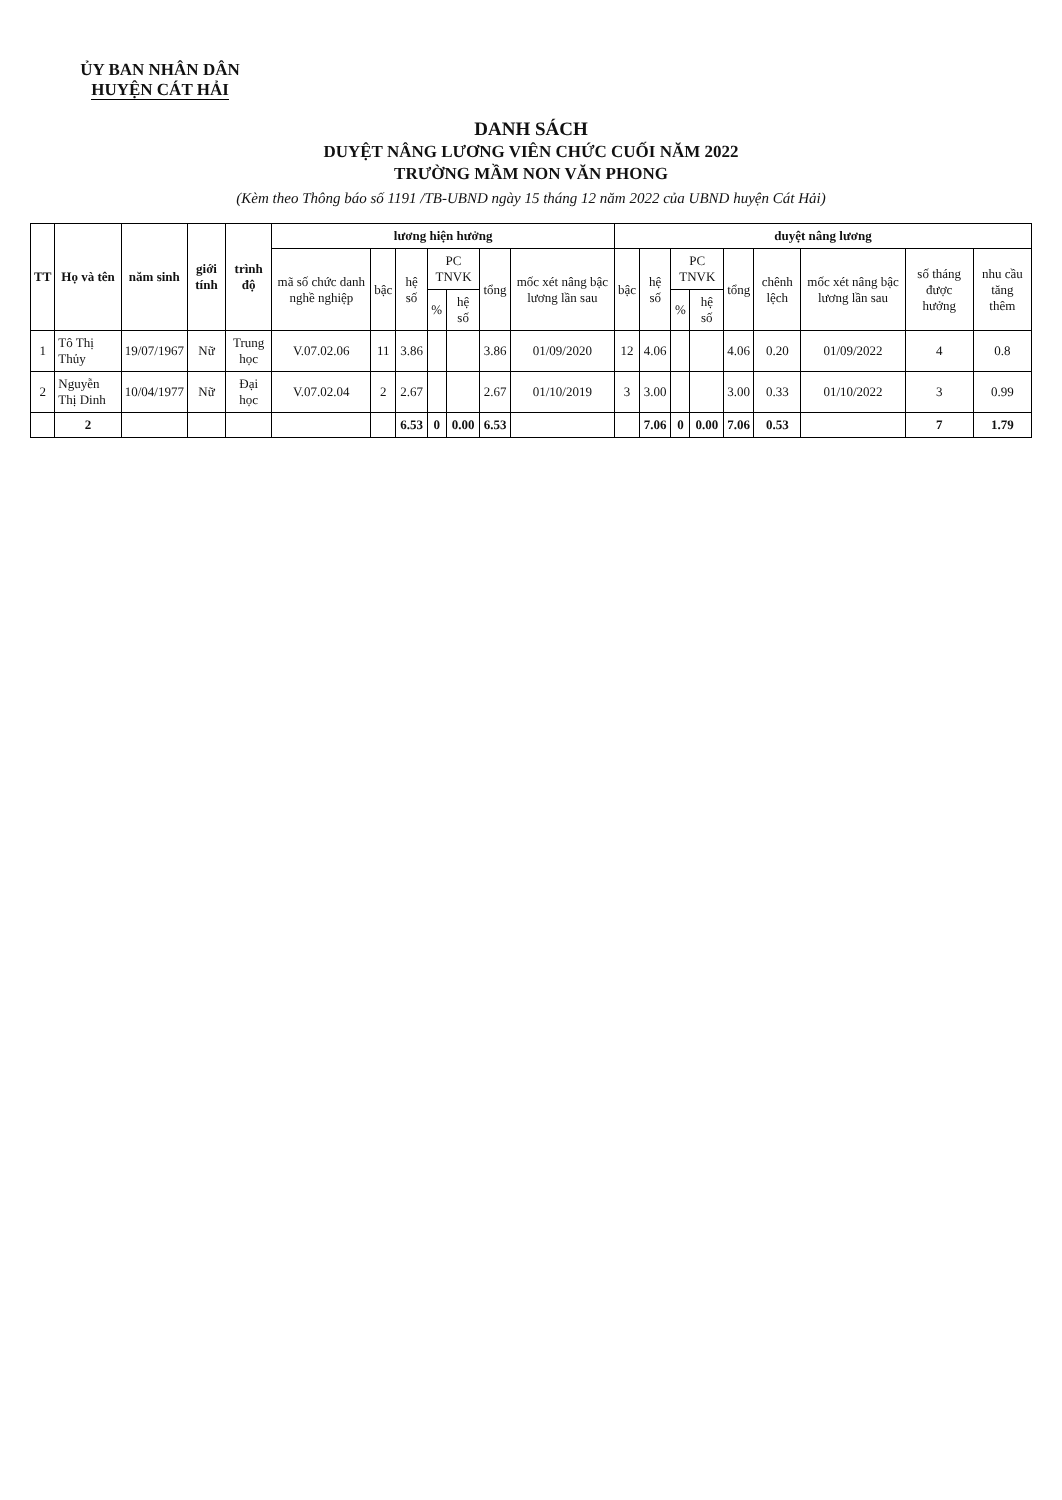ỦY BAN NHÂN DÂN
HUYỆN CÁT HẢI
DANH SÁCH
DUYỆT NÂNG LƯƠNG VIÊN CHỨC CUỐI NĂM 2022
TRƯỜNG MẦM NON VĂN PHONG
(Kèm theo Thông báo số 1191 /TB-UBND ngày 15 tháng 12 năm 2022 của UBND huyện Cát Hải)
| TT | Họ và tên | năm sinh | giới tính | trình độ | lương hiện hưởng | | | | | | | duyệt nâng lương | | | | | | | | |
| --- | --- | --- | --- | --- | --- | --- | --- | --- | --- | --- | --- | --- | --- | --- | --- | --- | --- | --- | --- | --- |
| | | | | | mã số chức danh nghề nghiệp | bậc | hệ số | PC TNVK | | tổng | mốc xét nâng bậc lương lần sau | bậc | hệ số | PC TNVK | | tổng | chênh lệch | mốc xét nâng bậc lương lần sau | số tháng được hưởng | nhu cầu tăng thêm |
| | | | | | | | | % | hệ số | | | | | % | hệ số | | | | | |
| 1 | Tô Thị Thủy | 19/07/1967 | Nữ | Trung học | V.07.02.06 | 11 | 3.86 | | | 3.86 | 01/09/2020 | 12 | 4.06 | | | 4.06 | 0.20 | 01/09/2022 | 4 | 0.8 |
| 2 | Nguyễn Thị Dinh | 10/04/1977 | Nữ | Đại học | V.07.02.04 | 2 | 2.67 | | | 2.67 | 01/10/2019 | 3 | 3.00 | | | 3.00 | 0.33 | 01/10/2022 | 3 | 0.99 |
| | 2 | | | | | | 6.53 | 0 | 0.00 | 6.53 | | | 7.06 | 0 | 0.00 | 7.06 | 0.53 | | 7 | 1.79 |